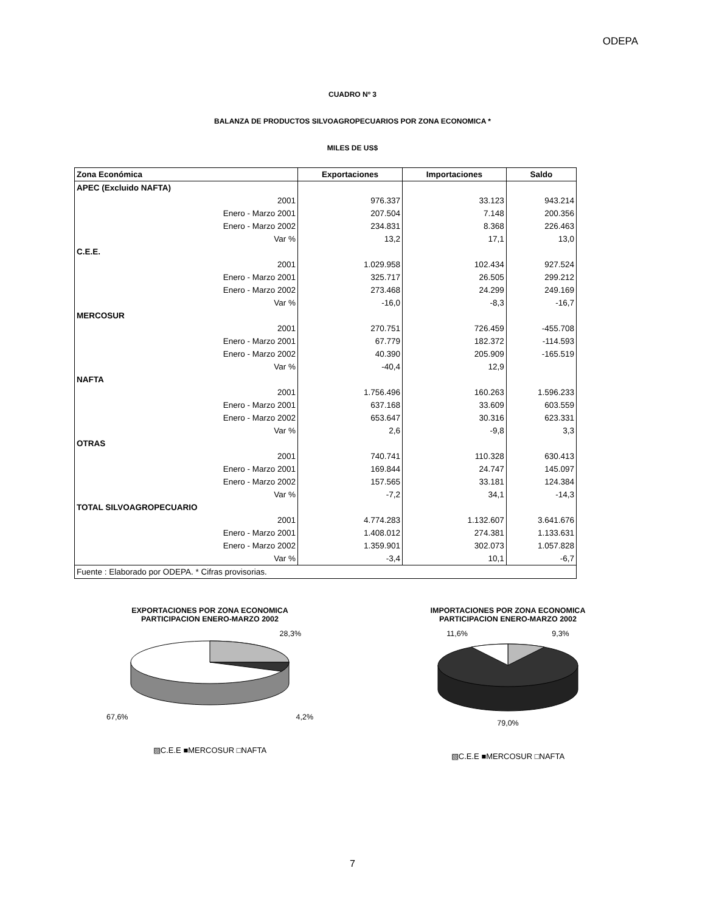ODEPA
CUADRO Nº 3
BALANZA DE PRODUCTOS SILVOAGROPECUARIOS POR ZONA ECONOMICA *
MILES DE US$
| Zona Económica | Exportaciones | Importaciones | Saldo |
| --- | --- | --- | --- |
| APEC (Excluido NAFTA) | | | |
| 2001 | 976.337 | 33.123 | 943.214 |
| Enero - Marzo 2001 | 207.504 | 7.148 | 200.356 |
| Enero - Marzo 2002 | 234.831 | 8.368 | 226.463 |
| Var % | 13,2 | 17,1 | 13,0 |
| C.E.E. | | | |
| 2001 | 1.029.958 | 102.434 | 927.524 |
| Enero - Marzo 2001 | 325.717 | 26.505 | 299.212 |
| Enero - Marzo 2002 | 273.468 | 24.299 | 249.169 |
| Var % | -16,0 | -8,3 | -16,7 |
| MERCOSUR | | | |
| 2001 | 270.751 | 726.459 | -455.708 |
| Enero - Marzo 2001 | 67.779 | 182.372 | -114.593 |
| Enero - Marzo 2002 | 40.390 | 205.909 | -165.519 |
| Var % | -40,4 | 12,9 | |
| NAFTA | | | |
| 2001 | 1.756.496 | 160.263 | 1.596.233 |
| Enero - Marzo 2001 | 637.168 | 33.609 | 603.559 |
| Enero - Marzo 2002 | 653.647 | 30.316 | 623.331 |
| Var % | 2,6 | -9,8 | 3,3 |
| OTRAS | | | |
| 2001 | 740.741 | 110.328 | 630.413 |
| Enero - Marzo 2001 | 169.844 | 24.747 | 145.097 |
| Enero - Marzo 2002 | 157.565 | 33.181 | 124.384 |
| Var % | -7,2 | 34,1 | -14,3 |
| TOTAL SILVOAGROPECUARIO | | | |
| 2001 | 4.774.283 | 1.132.607 | 3.641.676 |
| Enero - Marzo 2001 | 1.408.012 | 274.381 | 1.133.631 |
| Enero - Marzo 2002 | 1.359.901 | 302.073 | 1.057.828 |
| Var % | -3,4 | 10,1 | -6,7 |
| Fuente : Elaborado por ODEPA. * Cifras provisorias. | | | |
EXPORTACIONES POR ZONA ECONOMICA
PARTICIPACION ENERO-MARZO 2002
28,3%
67,6% 4,2%
▨C.E.E ■MERCOSUR □NAFTA
IMPORTACIONES POR ZONA ECONOMICA
PARTICIPACION ENERO-MARZO 2002
11,6% 9,3%
79,0%
▧C.E.E ■MERCOSUR □NAFTA
7